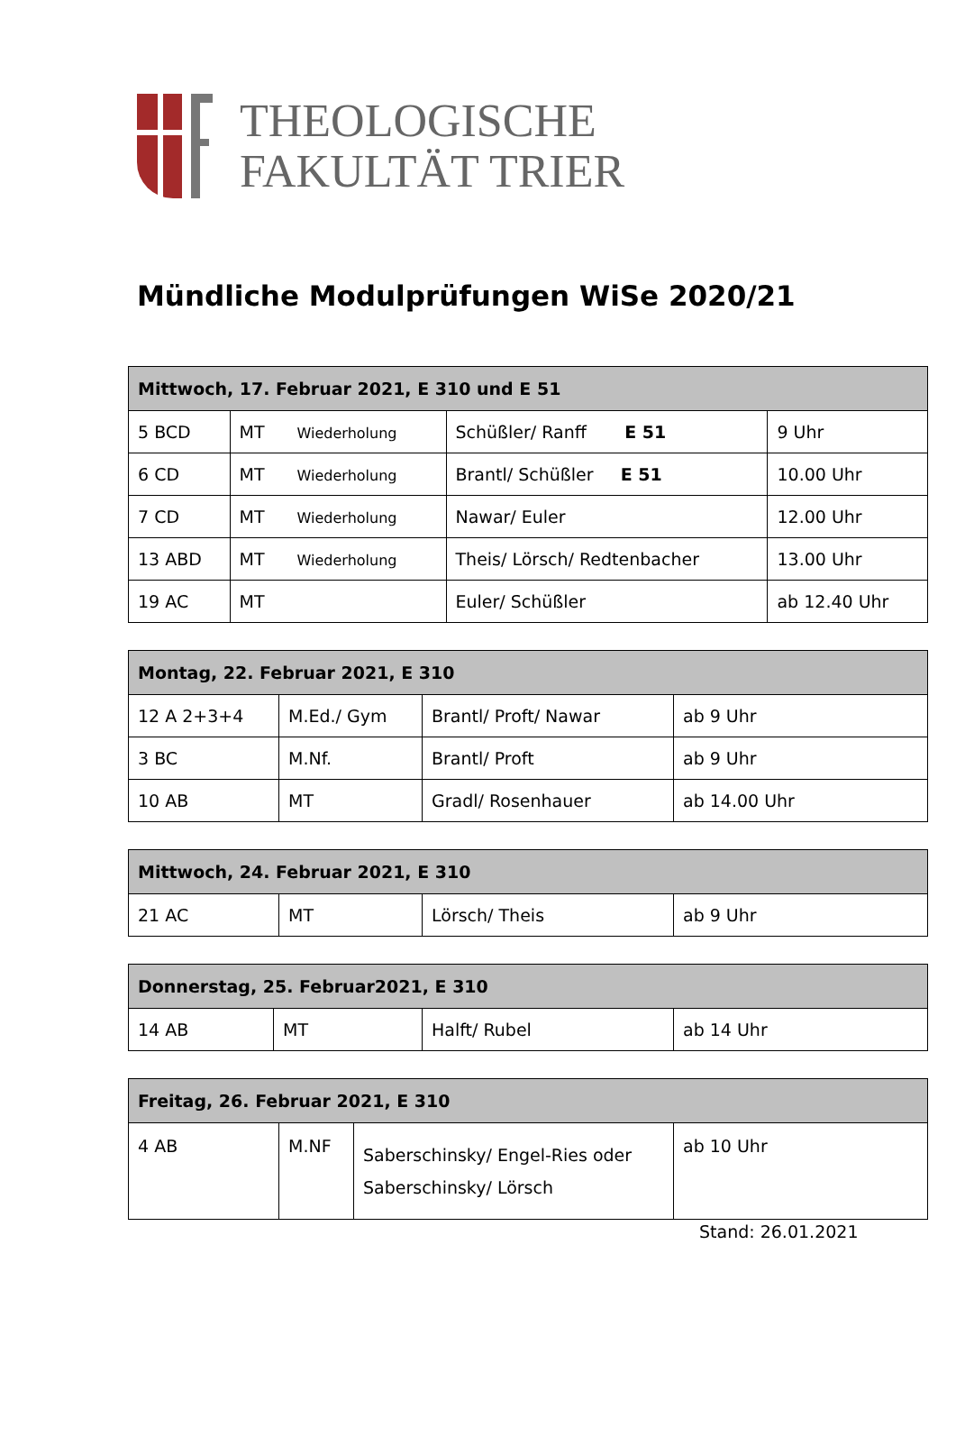THEOLOGISCHE
FAKULTÄT TRIER
Mündliche Modulprüfungen WiSe 2020/21
| Mittwoch, 17. Februar 2021, E 310 und E 51 | | | |
| --- | --- | --- | --- |
| 5 BCD | MT Wiederholung | Schüßler/ Ranff E 51 | 9 Uhr |
| 6 CD | MT Wiederholung | Brantl/ Schüßler E 51 | 10.00 Uhr |
| 7 CD | MT Wiederholung | Nawar/ Euler | 12.00 Uhr |
| 13 ABD | MT Wiederholung | Theis/ Lörsch/ Redtenbacher | 13.00 Uhr |
| 19 AC | MT | Euler/ Schüßler | ab 12.40 Uhr |
| Montag, 22. Februar 2021, E 310 | | | |
| --- | --- | --- | --- |
| 12 A 2+3+4 | M.Ed./ Gym | Brantl/ Proft/ Nawar | ab 9 Uhr |
| 3 BC | M.Nf. | Brantl/ Proft | ab 9 Uhr |
| 10 AB | MT | Gradl/ Rosenhauer | ab 14.00 Uhr |
| Mittwoch, 24. Februar 2021, E 310 | | | |
| --- | --- | --- | --- |
| 21 AC | MT | Lörsch/ Theis | ab 9 Uhr |
| Donnerstag, 25. Februar2021, E 310 | | | |
| --- | --- | --- | --- |
| 14 AB | MT | Halft/ Rubel | ab 14 Uhr |
| Freitag, 26. Februar 2021, E 310 | | | |
| --- | --- | --- | --- |
| 4 AB | M.NF | Saberschinsky/ Engel-Ries oder Saberschinsky/ Lörsch | ab 10 Uhr |
Stand: 26.01.2021